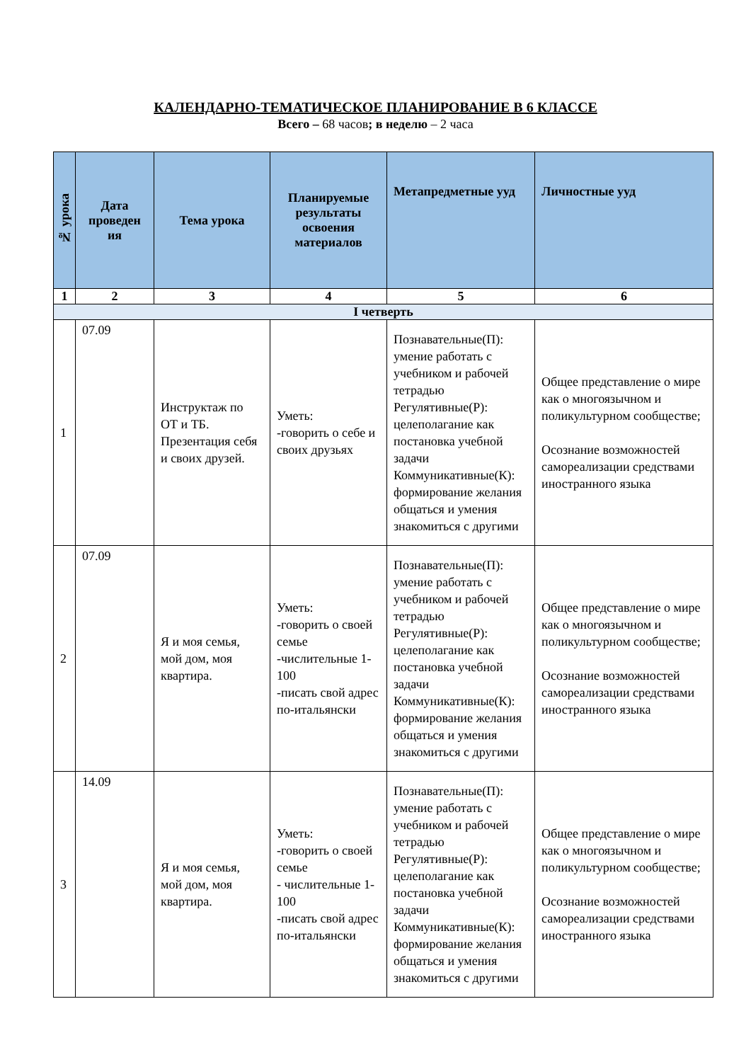КАЛЕНДАРНО-ТЕМАТИЧЕСКОЕ ПЛАНИРОВАНИЕ В 6 КЛАССЕ
Всего – 68 часов; в неделю – 2 часа
| № урока | Дата проведен ия | Тема урока | Планируемые результаты освоения материалов | Метапредметные ууд | Личностные ууд |
| --- | --- | --- | --- | --- | --- |
| 1 | 2 | 3 | 4 | 5 | 6 |
| I четверть | | | | | |
| 1 | 07.09 | Инструктаж по ОТ и ТБ. Презентация себя и своих друзей. | Уметь: -говорить о себе и своих друзьях | Познавательные(П): умение работать с учебником и рабочей тетрадью Регулятивные(Р): целеполагание как постановка учебной задачи Коммуникативные(К): формирование желания общаться и умения знакомиться с другими | Общее представление о мире как о многоязычном и поликультурном сообществе; Осознание возможностей самореализации средствами иностранного языка |
| 2 | 07.09 | Я и моя семья, мой дом, моя квартира. | Уметь: -говорить о своей семье -числительные 1-100 -писать свой адрес по-итальянски | Познавательные(П): умение работать с учебником и рабочей тетрадью Регулятивные(Р): целеполагание как постановка учебной задачи Коммуникативные(К): формирование желания общаться и умения знакомиться с другими | Общее представление о мире как о многоязычном и поликультурном сообществе; Осознание возможностей самореализации средствами иностранного языка |
| 3 | 14.09 | Я и моя семья, мой дом, моя квартира. | Уметь: -говорить о своей семье - числительные 1-100 -писать свой адрес по-итальянски | Познавательные(П): умение работать с учебником и рабочей тетрадью Регулятивные(Р): целеполагание как постановка учебной задачи Коммуникативные(К): формирование желания общаться и умения знакомиться с другими | Общее представление о мире как о многоязычном и поликультурном сообществе; Осознание возможностей самореализации средствами иностранного языка |